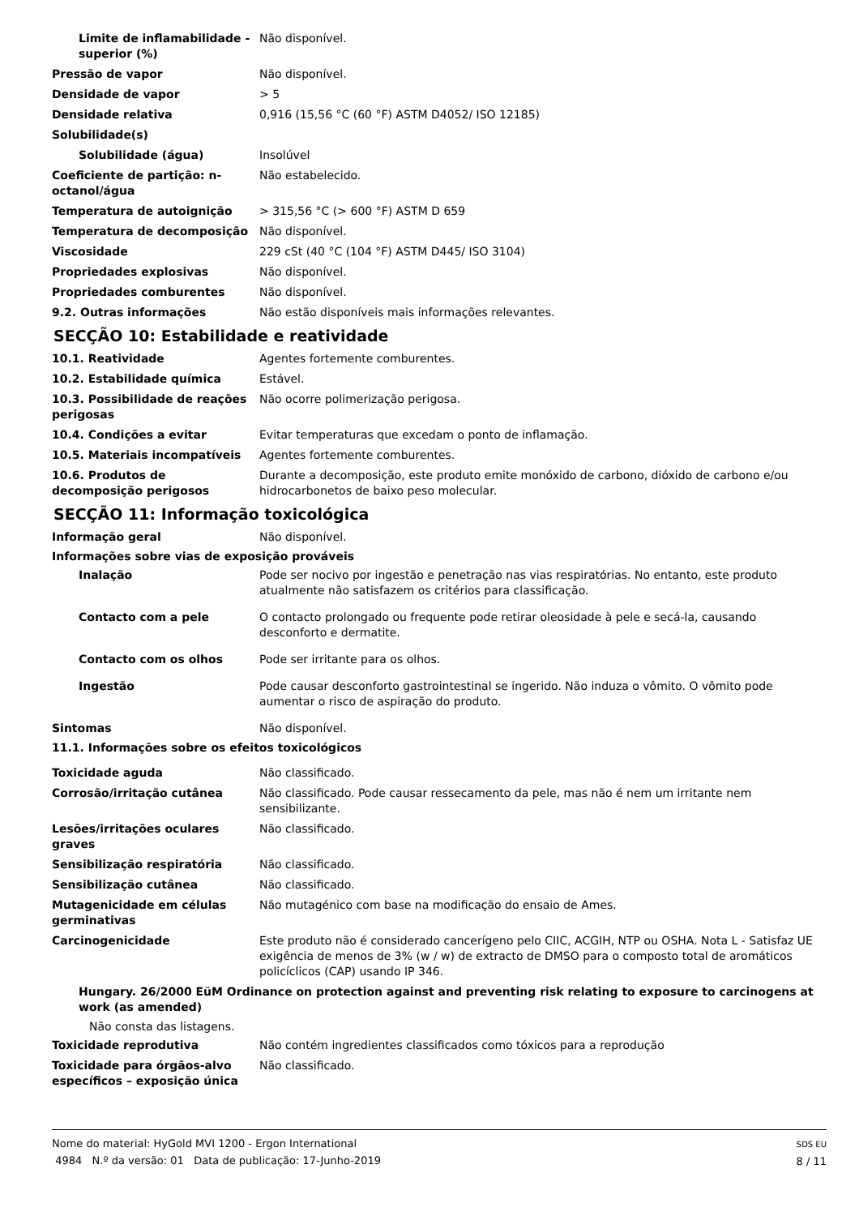Limite de inflamabilidade - superior (%)
Não disponível.
Pressão de vapor Não disponível.
Densidade de vapor > 5
Densidade relativa 0,916 (15,56 °C (60 °F) ASTM D4052/ ISO 12185)
Solubilidade(s)
Solubilidade (água) Insolúvel
Coeficiente de partição: n-octanol/água
Não estabelecido.
Temperatura de autoignição > 315,56 °C (> 600 °F) ASTM D 659
Temperatura de decomposição Não disponível.
Viscosidade 229 cSt (40 °C (104 °F) ASTM D445/ ISO 3104)
Propriedades explosivas Não disponível.
Propriedades comburentes Não disponível.
9.2. Outras informações Não estão disponíveis mais informações relevantes.
SECÇÃO 10: Estabilidade e reatividade
10.1. Reatividade Agentes fortemente comburentes.
10.2. Estabilidade química Estável.
10.3. Possibilidade de reações perigosas
Não ocorre polimerização perigosa.
10.4. Condições a evitar Evitar temperaturas que excedam o ponto de inflamação.
10.5. Materiais incompatíveis Agentes fortemente comburentes.
10.6. Produtos de decomposição perigosos
Durante a decomposição, este produto emite monóxido de carbono, dióxido de carbono e/ou hidrocarbonetos de baixo peso molecular.
SECÇÃO 11: Informação toxicológica
Informação geral Não disponível.
Informações sobre vias de exposição prováveis
Inalação Pode ser nocivo por ingestão e penetração nas vias respiratórias. No entanto, este produto atualmente não satisfazem os critérios para classificação.
Contacto com a pele O contacto prolongado ou frequente pode retirar oleosidade à pele e secá-la, causando desconforto e dermatite.
Contacto com os olhos Pode ser irritante para os olhos.
Ingestão Pode causar desconforto gastrointestinal se ingerido. Não induza o vômito. O vômito pode aumentar o risco de aspiração do produto.
Sintomas Não disponível.
11.1. Informações sobre os efeitos toxicológicos
Toxicidade aguda Não classificado.
Corrosão/irritação cutânea Não classificado. Pode causar ressecamento da pele, mas não é nem um irritante nem sensibilizante.
Lesões/irritações oculares graves
Não classificado.
Sensibilização respiratória Não classificado.
Sensibilização cutânea Não classificado.
Mutagenicidade em células germinativas
Não mutagénico com base na modificação do ensaio de Ames.
Carcinogenicidade Este produto não é considerado cancerígeno pelo CIIC, ACGIH, NTP ou OSHA. Nota L - Satisfaz UE exigência de menos de 3% (w / w) de extracto de DMSO para o composto total de aromáticos policíclicos (CAP) usando IP 346.
Hungary. 26/2000 EüM Ordinance on protection against and preventing risk relating to exposure to carcinogens at work (as amended)
Não consta das listagens.
Toxicidade reprodutiva Não contém ingredientes classificados como tóxicos para a reprodução
Toxicidade para órgãos-alvo específicos – exposição única
Não classificado.
Nome do material: HyGold MVI 1200 - Ergon International
4984 N.º da versão: 01 Data de publicação: 17-Junho-2019
SDS EU
8 / 11